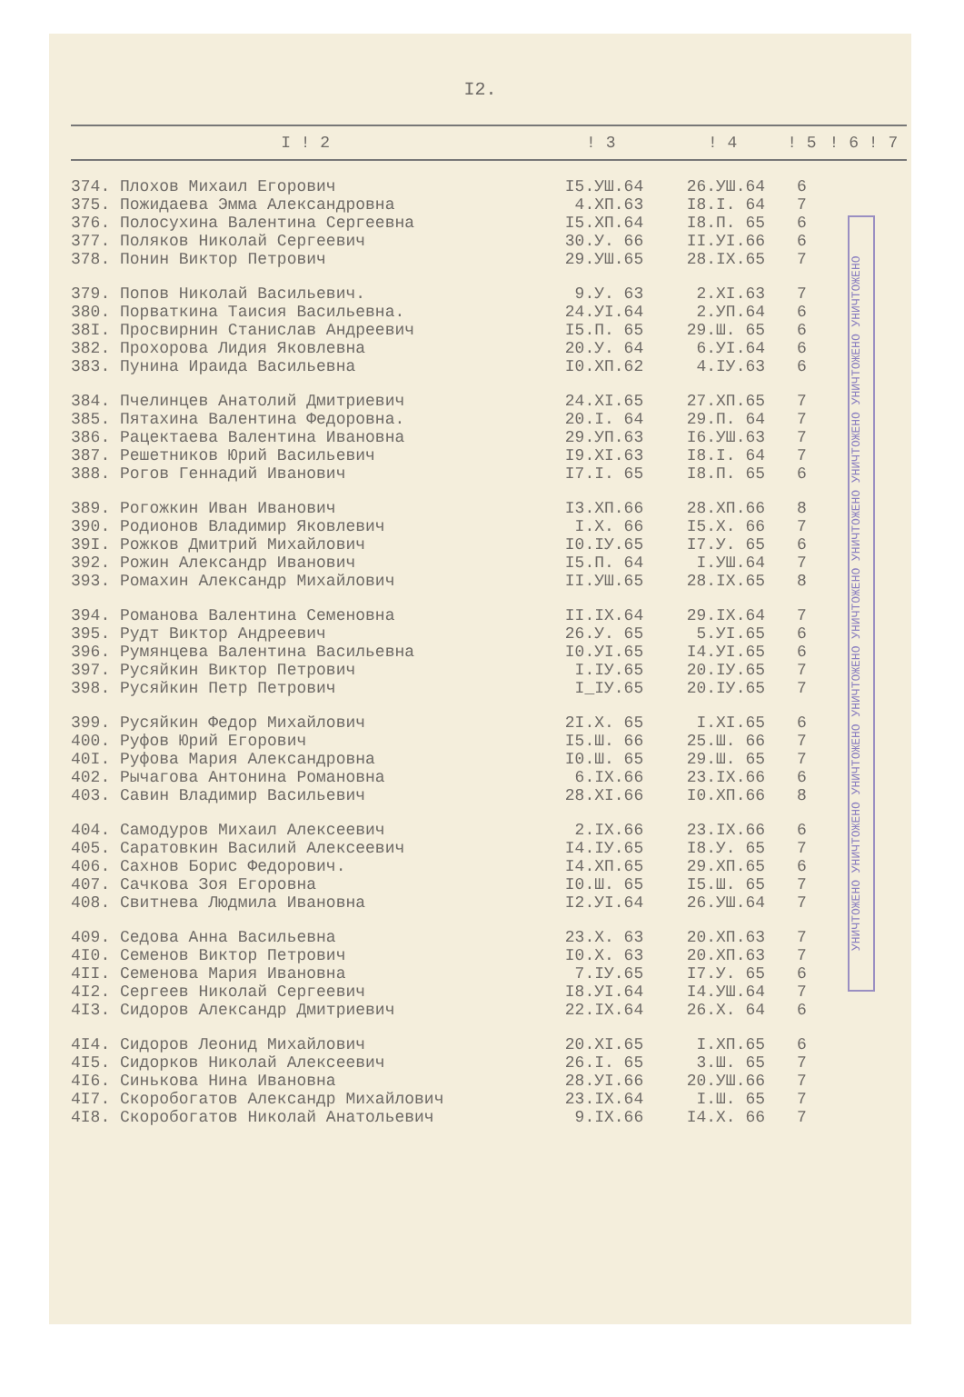I2.
| I ! 2 | ! 3 | ! 4 | ! 5 | ! 6 ! 7 |
| --- | --- | --- | --- | --- |
| 374. Плохов Михаил Егорович | I5.УШ.64 | 26.УШ.64 | 6 | |
| 375. Пожидаева Эмма Александровна | 4.ХП.63 | I8.I. 64 | 7 | |
| 376. Полосухина Валентина Сергеевна | I5.ХП.64 | I8.П. 65 | 6 | |
| 377. Поляков Николай Сергеевич | 30.У. 66 | II.УI.66 | 6 | |
| 378. Понин Виктор Петрович | 29.УШ.65 | 28.IX.65 | 7 | |
| 379. Попов Николай Васильевич. | 9.У. 63 | 2.XI.63 | 7 | |
| 380. Порваткина Таисия Васильевна. | 24.УI.64 | 2.УП.64 | 6 | |
| 38I. Просвирнин Станислав Андреевич | I5.П. 65 | 29.Ш. 65 | 6 | |
| 382. Прохорова Лидия Яковлевна | 20.У. 64 | 6.УI.64 | 6 | |
| 383. Пунина Ираида Васильевна | I0.ХП.62 | 4.IУ.63 | 6 | |
| 384. Пчелинцев Анатолий Дмитриевич | 24.XI.65 | 27.ХП.65 | 7 | |
| 385. Пятахина Валентина Федоровна. | 20.I. 64 | 29.П. 64 | 7 | |
| 386. Рацектаева Валентина Ивановна | 29.УП.63 | I6.УШ.63 | 7 | |
| 387. Решетников Юрий Васильевич | I9.XI.63 | I8.I. 64 | 7 | |
| 388. Рогов Геннадий Иванович | I7.I. 65 | I8.П. 65 | 6 | |
| 389. Рогожкин Иван Иванович | I3.ХП.66 | 28.ХП.66 | 8 | |
| 390. Родионов Владимир Яковлевич | I.X. 66 | I5.X. 66 | 7 | |
| 39I. Рожков Дмитрий Михайлович | I0.IУ.65 | I7.У. 65 | 6 | |
| 392. Рожин Александр Иванович | I5.П. 64 | I.УШ.64 | 7 | |
| 393. Ромахин Александр Михайлович | II.УШ.65 | 28.IX.65 | 8 | |
| 394. Романова Валентина Семеновна | II.IX.64 | 29.IX.64 | 7 | |
| 395. Рудт Виктор Андреевич | 26.У. 65 | 5.УI.65 | 6 | |
| 396. Румянцева Валентина Васильевна | I0.УI.65 | I4.УI.65 | 6 | |
| 397. Русяйкин Виктор Петрович | I.IУ.65 | 20.IУ.65 | 7 | |
| 398. Русяйкин Петр Петрович | I_IУ.65 | 20.IУ.65 | 7 | |
| 399. Русяйкин Федор Михайлович | 2I.X. 65 | I.XI.65 | 6 | |
| 400. Руфов Юрий Егорович | I5.Ш. 66 | 25.Ш. 66 | 7 | |
| 40I. Руфова Мария Александровна | I0.Ш. 65 | 29.Ш. 65 | 7 | |
| 402. Рычагова Антонина Романовна | 6.IX.66 | 23.IX.66 | 6 | |
| 403. Савин Владимир Васильевич | 28.XI.66 | I0.ХП.66 | 8 | |
| 404. Самодуров Михаил Алексеевич | 2.IX.66 | 23.IX.66 | 6 | |
| 405. Саратовкин Василий Алексеевич | I4.IУ.65 | I8.У. 65 | 7 | |
| 406. Сахнов Борис Федорович. | I4.ХП.65 | 29.ХП.65 | 6 | |
| 407. Сачкова Зоя Егоровна | I0.Ш. 65 | I5.Ш. 65 | 7 | |
| 408. Свитнева Людмила Ивановна | I2.УI.64 | 26.УШ.64 | 7 | |
| 409. Седова Анна Васильевна | 23.X. 63 | 20.ХП.63 | 7 | |
| 4I0. Семенов Виктор Петрович | I0.X. 63 | 20.ХП.63 | 7 | |
| 4II. Семенова Мария Ивановна | 7.IУ.65 | I7.У. 65 | 6 | |
| 4I2. Сергеев Николай Сергеевич | I8.УI.64 | I4.УШ.64 | 7 | |
| 4I3. Сидоров Александр Дмитриевич | 22.IX.64 | 26.X. 64 | 6 | |
| 4I4. Сидоров Леонид Михайлович | 20.XI.65 | I.ХП.65 | 6 | |
| 4I5. Сидорков Николай Алексеевич | 26.I. 65 | 3.Ш. 65 | 7 | |
| 4I6. Синькова Нина Ивановна | 28.УI.66 | 20.УШ.66 | 7 | |
| 4I7. Скоробогатов Александр Михайлович | 23.IX.64 | I.Ш. 65 | 7 | |
| 4I8. Скоробогатов Николай Анатольевич | 9.IX.66 | I4.X. 66 | 7 | |
УНИЧТОЖЕНО УНИЧТОЖЕНО УНИЧТОЖЕНО УНИЧТОЖЕНО УНИЧТОЖЕНО УНИЧТОЖЕНО УНИЧТОЖЕНО УНИЧТОЖЕНО УНИЧТОЖЕНО